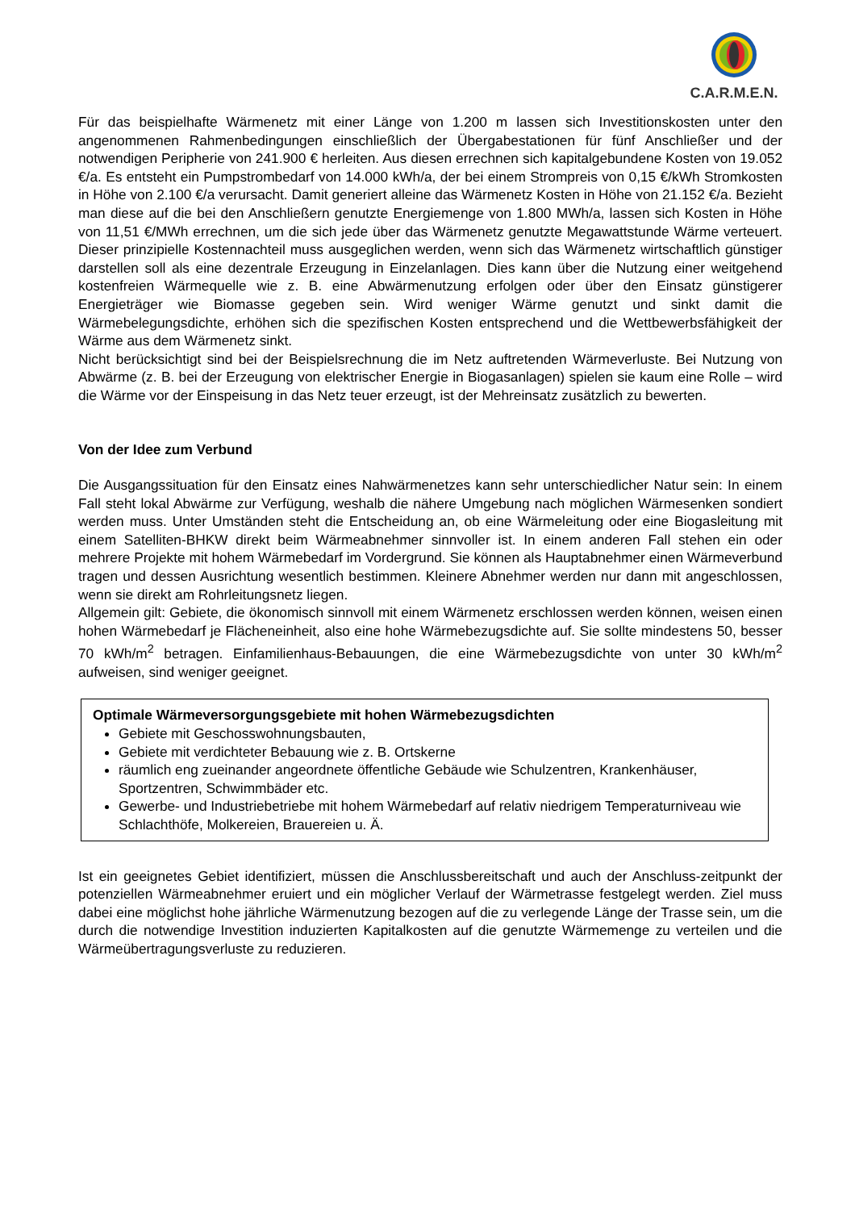C.A.R.M.E.N.
Für das beispielhafte Wärmenetz mit einer Länge von 1.200 m lassen sich Investitionskosten unter den angenommenen Rahmenbedingungen einschließlich der Übergabestationen für fünf Anschließer und der notwendigen Peripherie von 241.900 € herleiten. Aus diesen errechnen sich kapitalgebundene Kosten von 19.052 €/a. Es entsteht ein Pumpstrombedarf von 14.000 kWh/a, der bei einem Strompreis von 0,15 €/kWh Stromkosten in Höhe von 2.100 €/a verursacht. Damit generiert alleine das Wärmenetz Kosten in Höhe von 21.152 €/a. Bezieht man diese auf die bei den Anschließern genutzte Energiemenge von 1.800 MWh/a, lassen sich Kosten in Höhe von 11,51 €/MWh errechnen, um die sich jede über das Wärmenetz genutzte Megawattstunde Wärme verteuert. Dieser prinzipielle Kostennachteil muss ausgeglichen werden, wenn sich das Wärmenetz wirtschaftlich günstiger darstellen soll als eine dezentrale Erzeugung in Einzelanlagen. Dies kann über die Nutzung einer weitgehend kostenfreien Wärmequelle wie z. B. eine Abwärmenutzung erfolgen oder über den Einsatz günstigerer Energieträger wie Biomasse gegeben sein. Wird weniger Wärme genutzt und sinkt damit die Wärmebelegungsdichte, erhöhen sich die spezifischen Kosten entsprechend und die Wettbewerbsfähigkeit der Wärme aus dem Wärmenetz sinkt.
Nicht berücksichtigt sind bei der Beispielsrechnung die im Netz auftretenden Wärmeverluste. Bei Nutzung von Abwärme (z. B. bei der Erzeugung von elektrischer Energie in Biogasanlagen) spielen sie kaum eine Rolle – wird die Wärme vor der Einspeisung in das Netz teuer erzeugt, ist der Mehreinsatz zusätzlich zu bewerten.
Von der Idee zum Verbund
Die Ausgangssituation für den Einsatz eines Nahwärmenetzes kann sehr unterschiedlicher Natur sein: In einem Fall steht lokal Abwärme zur Verfügung, weshalb die nähere Umgebung nach möglichen Wärmesenken sondiert werden muss. Unter Umständen steht die Entscheidung an, ob eine Wärmeleitung oder eine Biogasleitung mit einem Satelliten-BHKW direkt beim Wärmeabnehmer sinnvoller ist. In einem anderen Fall stehen ein oder mehrere Projekte mit hohem Wärmebedarf im Vordergrund. Sie können als Hauptabnehmer einen Wärmeverbund tragen und dessen Ausrichtung wesentlich bestimmen. Kleinere Abnehmer werden nur dann mit angeschlossen, wenn sie direkt am Rohrleitungsnetz liegen.
Allgemein gilt: Gebiete, die ökonomisch sinnvoll mit einem Wärmenetz erschlossen werden können, weisen einen hohen Wärmebedarf je Flächeneinheit, also eine hohe Wärmebezugsdichte auf. Sie sollte mindestens 50, besser 70 kWh/m<sup>2</sup> betragen. Einfamilienhaus-Bebauungen, die eine Wärmebezugsdichte von unter 30 kWh/m<sup>2</sup> aufweisen, sind weniger geeignet.
Optimale Wärmeversorgungsgebiete mit hohen Wärmebezugsdichten
Gebiete mit Geschosswohnungsbauten,
Gebiete mit verdichteter Bebauung wie z. B. Ortskerne
räumlich eng zueinander angeordnete öffentliche Gebäude wie Schulzentren, Krankenhäuser, Sportzentren, Schwimmbäder etc.
Gewerbe- und Industriebetriebe mit hohem Wärmebedarf auf relativ niedrigem Temperaturniveau wie Schlachthöfe, Molkereien, Brauereien u. Ä.
Ist ein geeignetes Gebiet identifiziert, müssen die Anschlussbereitschaft und auch der Anschluss-zeitpunkt der potenziellen Wärmeabnehmer eruiert und ein möglicher Verlauf der Wärmetrasse festgelegt werden. Ziel muss dabei eine möglichst hohe jährliche Wärmenutzung bezogen auf die zu verlegende Länge der Trasse sein, um die durch die notwendige Investition induzierten Kapitalkosten auf die genutzte Wärmemenge zu verteilen und die Wärmeübertragungsverluste zu reduzieren.